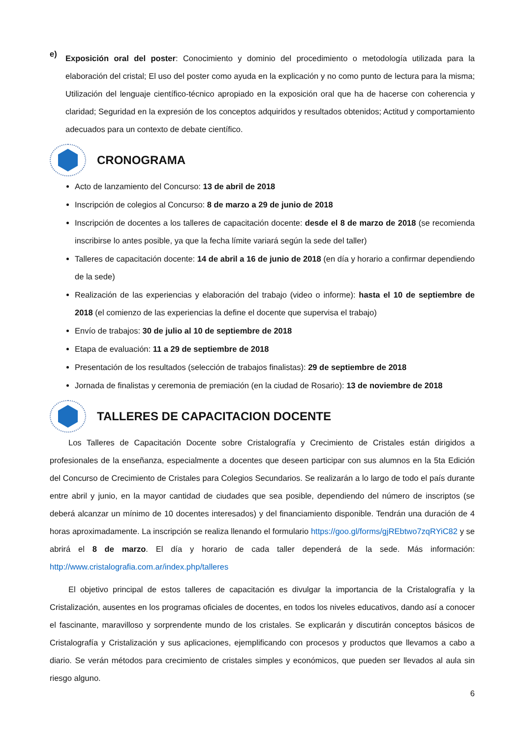e)
Exposición oral del poster: Conocimiento y dominio del procedimiento o metodología utilizada para la elaboración del cristal; El uso del poster como ayuda en la explicación y no como punto de lectura para la misma; Utilización del lenguaje científico-técnico apropiado en la exposición oral que ha de hacerse con coherencia y claridad; Seguridad en la expresión de los conceptos adquiridos y resultados obtenidos; Actitud y comportamiento adecuados para un contexto de debate científico.
CRONOGRAMA
Acto de lanzamiento del Concurso: 13 de abril de 2018
Inscripción de colegios al Concurso: 8 de marzo a 29 de junio de 2018
Inscripción de docentes a los talleres de capacitación docente: desde el 8 de marzo de 2018 (se recomienda inscribirse lo antes posible, ya que la fecha límite variará según la sede del taller)
Talleres de capacitación docente: 14 de abril a 16 de junio de 2018 (en día y horario a confirmar dependiendo de la sede)
Realización de las experiencias y elaboración del trabajo (video o informe): hasta el 10 de septiembre de 2018 (el comienzo de las experiencias la define el docente que supervisa el trabajo)
Envío de trabajos: 30 de julio al 10 de septiembre de 2018
Etapa de evaluación: 11 a 29 de septiembre de 2018
Presentación de los resultados (selección de trabajos finalistas): 29 de septiembre de 2018
Jornada de finalistas y ceremonia de premiación (en la ciudad de Rosario): 13 de noviembre de 2018
TALLERES DE CAPACITACION DOCENTE
Los Talleres de Capacitación Docente sobre Cristalografía y Crecimiento de Cristales están dirigidos a profesionales de la enseñanza, especialmente a docentes que deseen participar con sus alumnos en la 5ta Edición del Concurso de Crecimiento de Cristales para Colegios Secundarios. Se realizarán a lo largo de todo el país durante entre abril y junio, en la mayor cantidad de ciudades que sea posible, dependiendo del número de inscriptos (se deberá alcanzar un mínimo de 10 docentes interesados) y del financiamiento disponible. Tendrán una duración de 4 horas aproximadamente. La inscripción se realiza llenando el formulario https://goo.gl/forms/gjREbtwo7zqRYiC82 y se abrirá el 8 de marzo. El día y horario de cada taller dependerá de la sede. Más información: http://www.cristalografia.com.ar/index.php/talleres
El objetivo principal de estos talleres de capacitación es divulgar la importancia de la Cristalografía y la Cristalización, ausentes en los programas oficiales de docentes, en todos los niveles educativos, dando así a conocer el fascinante, maravilloso y sorprendente mundo de los cristales. Se explicarán y discutirán conceptos básicos de Cristalografía y Cristalización y sus aplicaciones, ejemplificando con procesos y productos que llevamos a cabo a diario. Se verán métodos para crecimiento de cristales simples y económicos, que pueden ser llevados al aula sin riesgo alguno.
6